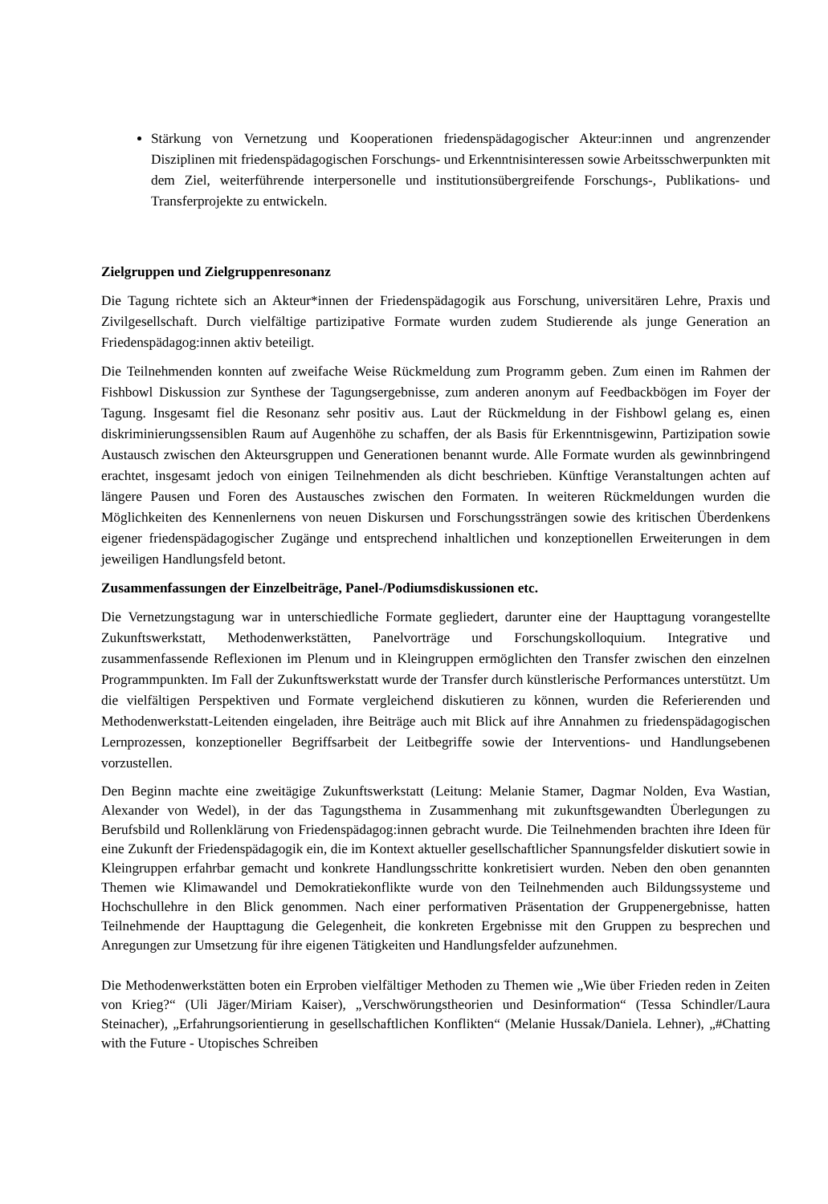Stärkung von Vernetzung und Kooperationen friedenspädagogischer Akteur:innen und angrenzender Disziplinen mit friedenspädagogischen Forschungs- und Erkenntnisinteressen sowie Arbeitsschwerpunkten mit dem Ziel, weiterführende interpersonelle und institutionsübergreifende Forschungs-, Publikations- und Transferprojekte zu entwickeln.
Zielgruppen und Zielgruppenresonanz
Die Tagung richtete sich an Akteur*innen der Friedenspädagogik aus Forschung, universitären Lehre, Praxis und Zivilgesellschaft. Durch vielfältige partizipative Formate wurden zudem Studierende als junge Generation an Friedenspädagog:innen aktiv beteiligt.
Die Teilnehmenden konnten auf zweifache Weise Rückmeldung zum Programm geben. Zum einen im Rahmen der Fishbowl Diskussion zur Synthese der Tagungsergebnisse, zum anderen anonym auf Feedbackbögen im Foyer der Tagung. Insgesamt fiel die Resonanz sehr positiv aus. Laut der Rückmeldung in der Fishbowl gelang es, einen diskriminierungssensiblen Raum auf Augenhöhe zu schaffen, der als Basis für Erkenntnisgewinn, Partizipation sowie Austausch zwischen den Akteursgruppen und Generationen benannt wurde. Alle Formate wurden als gewinnbringend erachtet, insgesamt jedoch von einigen Teilnehmenden als dicht beschrieben. Künftige Veranstaltungen achten auf längere Pausen und Foren des Austausches zwischen den Formaten. In weiteren Rückmeldungen wurden die Möglichkeiten des Kennenlernens von neuen Diskursen und Forschungssträngen sowie des kritischen Überdenkens eigener friedenspädagogischer Zugänge und entsprechend inhaltlichen und konzeptionellen Erweiterungen in dem jeweiligen Handlungsfeld betont.
Zusammenfassungen der Einzelbeiträge, Panel-/Podiumsdiskussionen etc.
Die Vernetzungstagung war in unterschiedliche Formate gegliedert, darunter eine der Haupttagung vorangestellte Zukunftswerkstatt, Methodenwerkstätten, Panelvorträge und Forschungskolloquium. Integrative und zusammenfassende Reflexionen im Plenum und in Kleingruppen ermöglichten den Transfer zwischen den einzelnen Programmpunkten. Im Fall der Zukunftswerkstatt wurde der Transfer durch künstlerische Performances unterstützt. Um die vielfältigen Perspektiven und Formate vergleichend diskutieren zu können, wurden die Referierenden und Methodenwerkstatt-Leitenden eingeladen, ihre Beiträge auch mit Blick auf ihre Annahmen zu friedenspädagogischen Lernprozessen, konzeptioneller Begriffsarbeit der Leitbegriffe sowie der Interventions- und Handlungsebenen vorzustellen.
Den Beginn machte eine zweitägige Zukunftswerkstatt (Leitung: Melanie Stamer, Dagmar Nolden, Eva Wastian, Alexander von Wedel), in der das Tagungsthema in Zusammenhang mit zukunftsgewandten Überlegungen zu Berufsbild und Rollenklärung von Friedenspädagog:innen gebracht wurde. Die Teilnehmenden brachten ihre Ideen für eine Zukunft der Friedenspädagogik ein, die im Kontext aktueller gesellschaftlicher Spannungsfelder diskutiert sowie in Kleingruppen erfahrbar gemacht und konkrete Handlungsschritte konkretisiert wurden. Neben den oben genannten Themen wie Klimawandel und Demokratiekonflikte wurde von den Teilnehmenden auch Bildungssysteme und Hochschullehre in den Blick genommen. Nach einer performativen Präsentation der Gruppenergebnisse, hatten Teilnehmende der Haupttagung die Gelegenheit, die konkreten Ergebnisse mit den Gruppen zu besprechen und Anregungen zur Umsetzung für ihre eigenen Tätigkeiten und Handlungsfelder aufzunehmen.
Die Methodenwerkstätten boten ein Erproben vielfältiger Methoden zu Themen wie „Wie über Frieden reden in Zeiten von Krieg?“ (Uli Jäger/Miriam Kaiser), „Verschwörungstheorien und Desinformation“ (Tessa Schindler/Laura Steinacher), „Erfahrungsorientierung in gesellschaftlichen Konflikten“ (Melanie Hussak/Daniela. Lehner), „#Chatting with the Future - Utopisches Schreiben